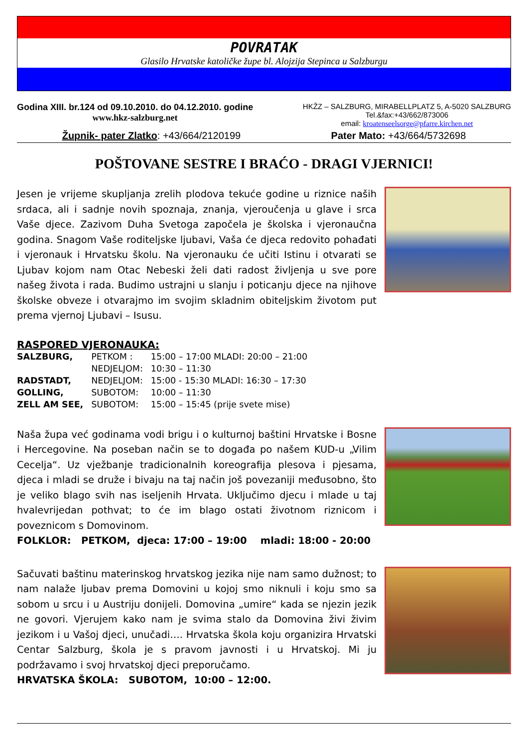POVRATAK
Glasilo Hrvatske katoličke župe bl. Alojzija Stepinca u Salzburgu
Godina XIII. br.124 od 09.10.2010. do 04.12.2010. godine
www.hkz-salzburg.net
HKŽZ – SALZBURG, MIRABELLPLATZ 5, A-5020 SALZBURG
Tel.&fax:+43/662/873006
email: kroatenseelsorge@pfarre.kirchen.net
Župnik- pater Zlatko: +43/664/2120199 Pater Mato: +43/664/5732698
POŠTOVANE SESTRE I BRAĆO - DRAGI VJERNICI!
Jesen je vrijeme skupljanja zrelih plodova tekuće godine u riznice naših srdaca, ali i sadnje novih spoznaja, znanja, vjeroučenja u glave i srca Vaše djece. Zazivom Duha Svetoga započela je školska i vjeronaučna godina. Snagom Vaše roditeljske ljubavi, Vaša će djeca redovito pohađati i vjeronauk i Hrvatsku školu. Na vjeronauku će učiti Istinu i otvarati se Ljubav kojom nam Otac Nebeski želi dati radost življenja u sve pore našeg života i rada. Budimo ustrajni u slanju i poticanju djece na njihove školske obveze i otvarajmo im svojim skladnim obiteljskim životom put prema vjernoj Ljubavi – Isusu.
RASPORED VJERONAUKA:
| SALZBURG, | PETKOM : | 15:00 – 17:00 MLADI: 20:00 – 21:00 |
| | NEDJELJOM: | 10:30 – 11:30 |
| RADSTADT, | NEDJELJOM: | 15:00 - 15:30 MLADI: 16:30 – 17:30 |
| GOLLING, | SUBOTOM: | 10:00 – 11:30 |
| ZELL AM SEE, | SUBOTOM: | 15:00 – 15:45 (prije svete mise) |
Naša župa već godinama vodi brigu i o kulturnoj baštini Hrvatske i Bosne i Hercegovine. Na poseban način se to događa po našem KUD-u „Vilim Cecelja“. Uz vježbanje tradicionalnih koreografija plesova i pjesama, djeca i mladi se druže i bivaju na taj način još povezaniji međusobno, što je veliko blago svih nas iseljenih Hrvata. Uključimo djecu i mlade u taj hvalevrijedan pothvat; to će im blago ostati životnom riznicom i poveznicom s Domovinom.
FOLKLOR: PETKOM, djeca: 17:00 – 19:00 mladi: 18:00 - 20:00
Sačuvati baštinu materinskog hrvatskog jezika nije nam samo dužnost; to nam nalaže ljubav prema Domovini u kojoj smo niknuli i koju smo sa sobom u srcu i u Austriju donijeli. Domovina „umire“ kada se njezin jezik ne govori. Vjerujem kako nam je svima stalo da Domovina živi živim jezikom i u Vašoj djeci, unučadi…. Hrvatska škola koju organizira Hrvatski Centar Salzburg, škola je s pravom javnosti i u Hrvatskoj. Mi ju podržavamo i svoj hrvatskoj djeci preporučamo.
HRVATSKA ŠKOLA: SUBOTOM, 10:00 – 12:00.